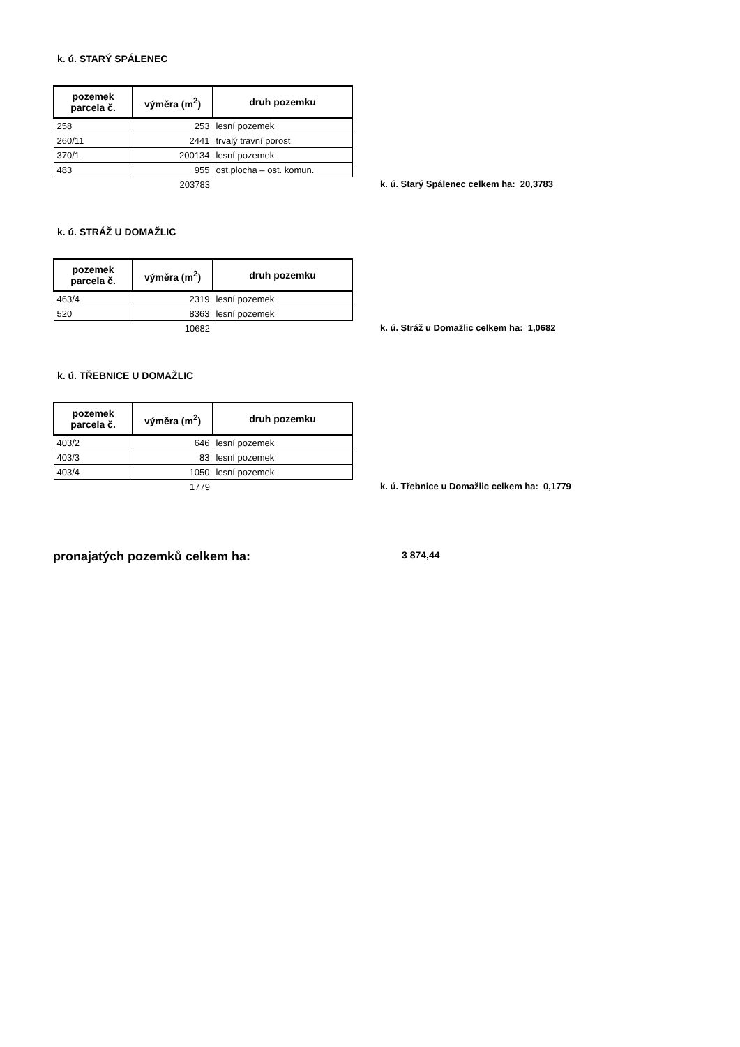k. ú. STARÝ SPÁLENEC
| pozemek parcela č. | výměra (m<sup>2</sup>) | druh pozemku | |
| 258 | 253 | lesní pozemek | |
| 260/11 | 2441 | trvalý travní porost | |
| 370/1 | 200134 | lesní pozemek | |
| 483 | 955 | ost.plocha – ost. komun. | |
| | 203783 | | k. ú. Starý Spálenec celkem ha: 20,3783 |
k. ú. STRÁŽ U DOMAŽLIC
| pozemek parcela č. | výměra (m<sup>2</sup>) | druh pozemku | |
| 463/4 | 2319 | lesní pozemek | |
| 520 | 8363 | lesní pozemek | |
| | 10682 | | k. ú. Stráž u Domažlic celkem ha: 1,0682 |
k. ú. TŘEBNICE U DOMAŽLIC
| pozemek parcela č. | výměra (m<sup>2</sup>) | druh pozemku | |
| 403/2 | 646 | lesní pozemek | |
| 403/3 | 83 | lesní pozemek | |
| 403/4 | 1050 | lesní pozemek | |
| | 1779 | | k. ú. Třebnice u Domažlic celkem ha: 0,1779 |
pronajatých pozemků celkem ha: 3 874,44